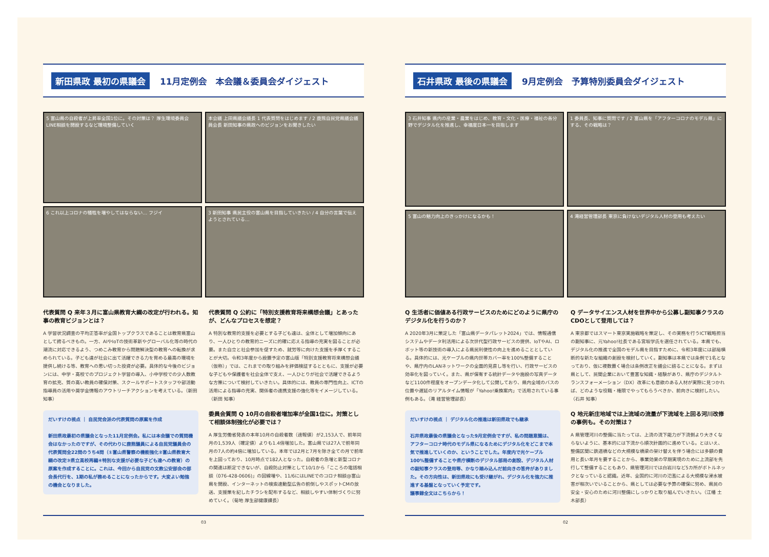新田県政 最初の県議会 11月定例会　本会議＆委員会ダイジェスト
5 富山県の自殺者が上昇率全国1位に。その対策は？ 厚生環境委員会 LINE相談を開設するなど環境整備していく
本会議 上田県議会議長 1 代表質問をはじめます / 2 鹿熊自民党県議会議員会長 新田知事の県政へのビジョンをお聞きしたい
6 これ以上コロナの犠牲を増やしてはならない… フジイ
3 新田知事 県民主役の富山県を目指していきたい / 4 自分の言葉で伝えようとされている…
代表質問 Q 来年３月に富山県教育大綱の改定が行われる。知事の教育ビジョンとは？
A 学習状況調査の平均正答率が全国トップクラスであることは教育県富山として誇るべきもの。一方、AIやIoTの技術革新やグローバル化等の時代の潮流に対応できるよう、つめこみ教育から問題解決型の教育への転換が求められている。子ども達が社会に出て活躍できる力を育める最高の環境を提供し続ける等、教育への思い切った投資が必要。具体的な今後のビジョンには、中学・高校でのプロジェクト学習の導入、小中学校での少人数教育の拡充、質の高い教員の確保対策、スクールサポートスタッフや部活動指導員の活用や奨学金情報のアウトリーチアクションを考えている。（新田 知事）
だいすけの視点 ｜ 自民党会派の代表質問の原案を作成
新田県政最初の県議会となった11月定例会。私には本会議での質問機会はなかったのですが、その代わりに鹿熊議員による自民党議員会の代表質問全22問のうち4問（①富山県警察の機能強化②富山県教育大綱の改定③県立高校再編④特別な支援が必要な子ども達への教育）の原案を作成することに。これは、今回から自民党の文教公安部会の部会長代行を、1期の私が務めることになったからです。大変よい勉強の機会となりました。
代表質問 Q 公約に「特別支援教育将来構想会議」とあったが、どんなプロセスを想定？
A 特別な教育的支援を必要とする子ども達は、全体として増加傾向にあり、一人ひとりの教育的ニーズに的確に応える指導の充実を図ることが必要。また自立と社会参加を促すため、就労等に向けた支援を手厚くすることが大切。令和3年度から設置予定の富山版「特別支援教育将来構想会議（仮称）」では、これまでの取り組みを評価検証するとともに、支援が必要な子どもや保護者を社会全体で支え、一人ひとりが社会で活躍できるような方策について検討していきたい。具体的には、教員の専門性向上、ICTの活用による指導の充実、関係者の連携支援の強化等をイメージしている。（新田 知事）
委員会質問 Q 10月の自殺者増加率が全国1位に。対策として相談体制強化が必要では？
A 厚生労働省発表の本年10月の自殺者数（速報値）が2,153人で、前年同月の1,539人（確定値）よりも1.4倍増加した。富山県では27人で前年同月の7人の約4倍に増加している。本年では2月と7月を除き全ての月で前年を上回っており、10月時点で182人となった。自殺者の急増と新型コロナの関連は断定できないが、自殺防止対策として10/1から「こころの電話相談（076-428-0606)」の回線増や、11/6にはLINEでのコロナ相談@富山県を開設、インターネットの検索連動型広告の前倒しやスポットCMの放送、支援策を記したチラシを配布するなど、相談しやすい体制づくりに努めていく。（菊地 厚生部健康課長）
03
石井県政 最後の県議会 9月定例会　予算特別委員会ダイジェスト
3 石井知事 県内の産業・農業をはじめ、教育・文化・医療・福祉の各分野でデジタル化を推進し、幸福度日本一を目指します
1 委員長、知事に質問です / 2 富山県を「アフターコロナのモデル県」にする、その戦略は？
5 富山の魅力向上のきっかけになるかも！
4 滝経営管理部長 東京に負けないデジタル人材の登用も考えたい
Q 生活者に価値ある行政サービスのためにどのように県庁のデジタル化を行うのか？
A 2020年3月に策定した「富山県データパレット2024」では、情報通信システムやデータ利活用による次世代型行政サービスの提供、IoTやAI、ロボット等の新技術の導入による県民利便性の向上を進めることとしている。具体的には、光ケーブルの県内世帯カバー率を100%整備することや、県庁内のLANネットワークの全面的見直し等を行い、行政サービスの効率化を図っていく。また、県が保有する統計データや施設の写真データなど1100件程度をオープンデータ化して公開しており、県内全域のバスの位置や遅延のリアルタイム情報が「Yahoo!乗換案内」で活用されている事例もある。（滝 経営管理部長）
だいすけの視点 ｜ デジタル化の推進は新田県政でも継承
石井県政最後の県議会となった9月定例会ですが、私の問題意識は、アフターコロナ時代のモデル県になるためにデジタル化をどこまで本気で推進していくのか、ということでした。年度内で光ケーブル100%整備することや県庁横断のデジタル部局の創設、デジタル人材の副知事クラスの登用等、かなり踏み込んだ前向きの答弁がありました。その方向性は、新田県政にも受け継がれ、デジタル化を強力に推進する基盤となっていく予定です。
議事録全文はこちらから！
Q データサイエンス人材を世界中から公募し副知事クラスのCDOとして登用しては？
A 東京都ではスマート東京実施戦略を策定し、その実務を行うICT戦略担当の副知事に、元Yahoo!社長である宮坂学氏を選任されている。本県でも、デジタル化の推進で全国のモデル県を目指すために、令和3年度には部局横断的な新たな組織の創設を検討していく。副知事は本県では条例で1名となっており、仮に複数置く場合は条例改正を議会に諮ることになる。まずは県として、民間企業において豊富な知識・経験があり、県庁のデジタルトランスフォーメーション（DX）改革にも意欲のある人材が実際に見つかれば、どのような役職・権限でやってもらうべきか、前向きに検討したい。（石井 知事）
Q 地元新庄地域では上流域の流量が下流域を上回る河川改修の事例も。その対策は？
A 県管理河川の整備に当たっては、上流の流下能力が下流側より大きくならないように、基本的には下流から順次計画的に進めている。とはいえ、整備区間に鉄道橋などの大規模な橋梁の架け替えを伴う場合には多額の費用と長い年月を要することから、事業効果の早期実現のために上流部を先行して整備することもあり、県管理河川では白岩川など5カ所がボトルネックとなっていると認識。近年、全国的に河川の氾濫による大規模な浸水被害が相次いでいることから、県としては必要な予算の確保に努め、県民の安全・安心のために河川整備にしっかりと取り組んでいきたい。（江幡 土木部長）
02